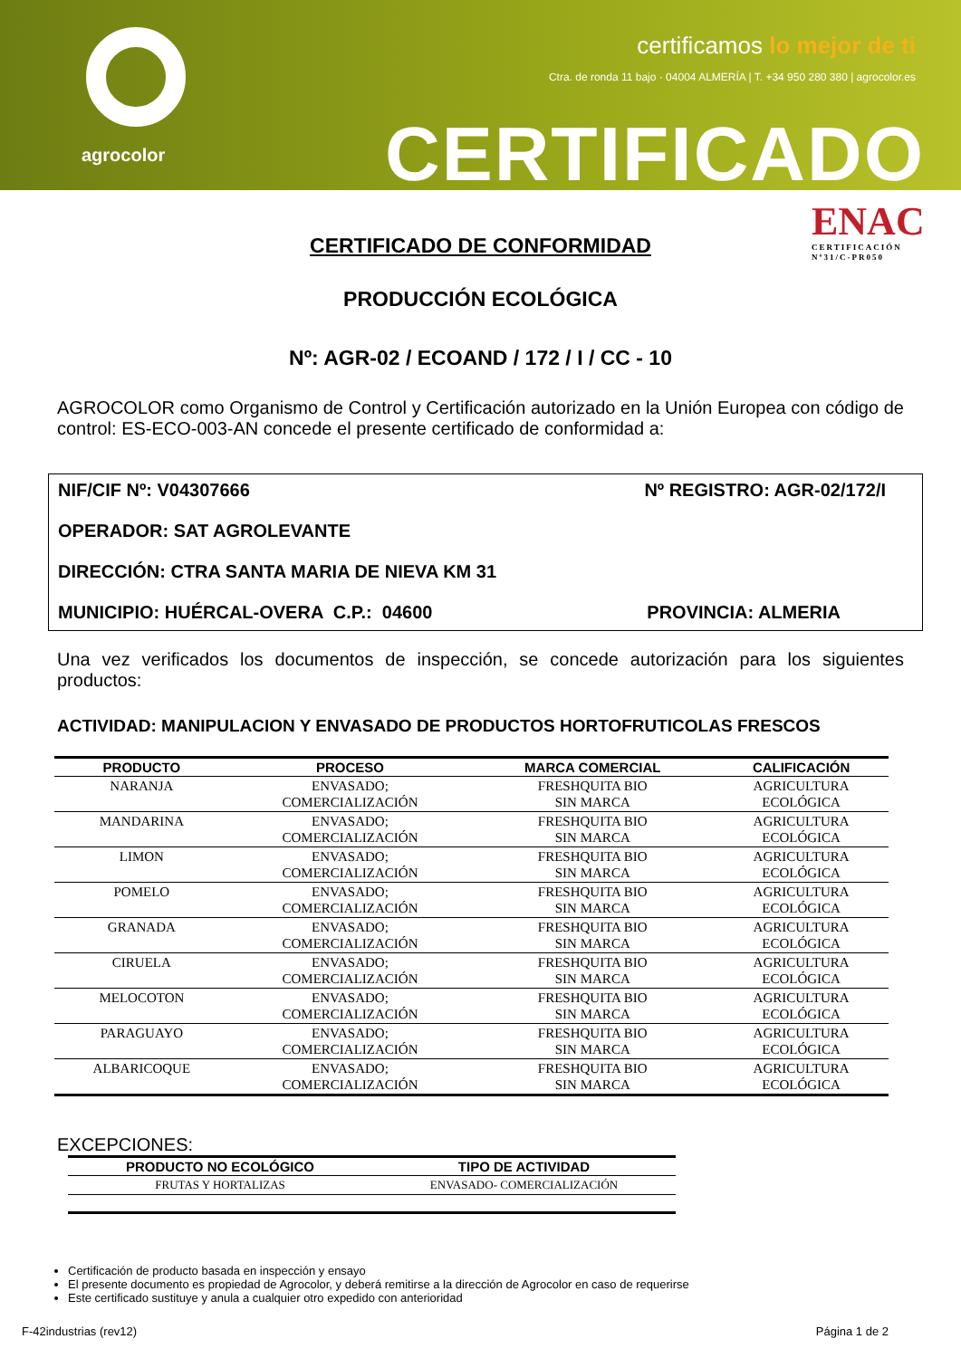agrocolor
certificamos lo mejor de ti
Ctra. de ronda 11 bajo · 04004 ALMERÍA | T. +34 950 280 380 | agrocolor.es
CERTIFICADO
ENAC
CERTIFICACIÓN
Nº31/C-PR050
CERTIFICADO DE CONFORMIDAD
PRODUCCIÓN ECOLÓGICA
Nº: AGR-02 / ECOAND / 172 / I / CC - 10
AGROCOLOR como Organismo de Control y Certificación autorizado en la Unión Europea con código de control: ES-ECO-003-AN concede el presente certificado de conformidad a:
NIF/CIF Nº: V04307666 Nº REGISTRO: AGR-02/172/I
OPERADOR: SAT AGROLEVANTE
DIRECCIÓN: CTRA SANTA MARIA DE NIEVA KM 31
MUNICIPIO: HUÉRCAL-OVERA C.P.: 04600 PROVINCIA: ALMERIA
Una vez verificados los documentos de inspección, se concede autorización para los siguientes productos:
ACTIVIDAD: MANIPULACION Y ENVASADO DE PRODUCTOS HORTOFRUTICOLAS FRESCOS
| PRODUCTO | PROCESO | MARCA COMERCIAL | CALIFICACIÓN |
| --- | --- | --- | --- |
| NARANJA | ENVASADO; COMERCIALIZACIÓN | FRESHQUITA BIO SIN MARCA | AGRICULTURA ECOLÓGICA |
| MANDARINA | ENVASADO; COMERCIALIZACIÓN | FRESHQUITA BIO SIN MARCA | AGRICULTURA ECOLÓGICA |
| LIMON | ENVASADO; COMERCIALIZACIÓN | FRESHQUITA BIO SIN MARCA | AGRICULTURA ECOLÓGICA |
| POMELO | ENVASADO; COMERCIALIZACIÓN | FRESHQUITA BIO SIN MARCA | AGRICULTURA ECOLÓGICA |
| GRANADA | ENVASADO; COMERCIALIZACIÓN | FRESHQUITA BIO SIN MARCA | AGRICULTURA ECOLÓGICA |
| CIRUELA | ENVASADO; COMERCIALIZACIÓN | FRESHQUITA BIO SIN MARCA | AGRICULTURA ECOLÓGICA |
| MELOCOTON | ENVASADO; COMERCIALIZACIÓN | FRESHQUITA BIO SIN MARCA | AGRICULTURA ECOLÓGICA |
| PARAGUAYO | ENVASADO; COMERCIALIZACIÓN | FRESHQUITA BIO SIN MARCA | AGRICULTURA ECOLÓGICA |
| ALBARICOQUE | ENVASADO; COMERCIALIZACIÓN | FRESHQUITA BIO SIN MARCA | AGRICULTURA ECOLÓGICA |
EXCEPCIONES:
| PRODUCTO NO ECOLÓGICO | TIPO DE ACTIVIDAD |
| --- | --- |
| FRUTAS Y HORTALIZAS | ENVASADO- COMERCIALIZACIÓN |
Certificación de producto basada en inspección y ensayo
El presente documento es propiedad de Agrocolor, y deberá remitirse a la dirección de Agrocolor en caso de requerirse
Este certificado sustituye y anula a cualquier otro expedido con anterioridad
F-42industrias (rev12) Página 1 de 2